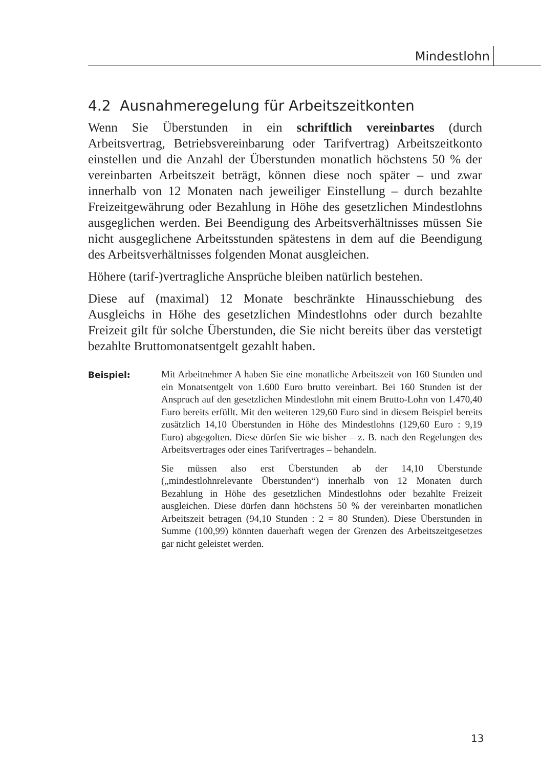Mindestlohn
4.2 Ausnahmeregelung für Arbeitszeitkonten
Wenn Sie Überstunden in ein schriftlich vereinbartes (durch Arbeitsvertrag, Betriebsvereinbarung oder Tarifvertrag) Arbeitszeitkonto einstellen und die Anzahl der Überstunden monatlich höchstens 50 % der vereinbarten Arbeitszeit beträgt, können diese noch später – und zwar innerhalb von 12 Monaten nach jeweiliger Einstellung – durch bezahlte Freizeitgewährung oder Bezahlung in Höhe des gesetzlichen Mindestlohns ausgeglichen werden. Bei Beendigung des Arbeitsverhältnisses müssen Sie nicht ausgeglichene Arbeitsstunden spätestens in dem auf die Beendigung des Arbeitsverhältnisses folgenden Monat ausgleichen.
Höhere (tarif-)vertragliche Ansprüche bleiben natürlich bestehen.
Diese auf (maximal) 12 Monate beschränkte Hinausschiebung des Ausgleichs in Höhe des gesetzlichen Mindestlohns oder durch bezahlte Freizeit gilt für solche Überstunden, die Sie nicht bereits über das verstetigt bezahlte Bruttomonatsentgelt gezahlt haben.
Beispiel:
Mit Arbeitnehmer A haben Sie eine monatliche Arbeitszeit von 160 Stunden und ein Monatsentgelt von 1.600 Euro brutto vereinbart. Bei 160 Stunden ist der Anspruch auf den gesetzlichen Mindestlohn mit einem Brutto-Lohn von 1.470,40 Euro bereits erfüllt. Mit den weiteren 129,60 Euro sind in diesem Beispiel bereits zusätzlich 14,10 Überstunden in Höhe des Mindestlohns (129,60 Euro : 9,19 Euro) abgegolten. Diese dürfen Sie wie bisher – z. B. nach den Regelungen des Arbeitsvertrages oder eines Tarifvertrages – behandeln.
Sie müssen also erst Überstunden ab der 14,10 Überstunde („mindestlohnrelevante Überstunden“) innerhalb von 12 Monaten durch Bezahlung in Höhe des gesetzlichen Mindestlohns oder bezahlte Freizeit ausgleichen. Diese dürfen dann höchstens 50 % der vereinbarten monatlichen Arbeitszeit betragen (94,10 Stunden : 2 = 80 Stunden). Diese Überstunden in Summe (100,99) könnten dauerhaft wegen der Grenzen des Arbeitszeitgesetzes gar nicht geleistet werden.
13